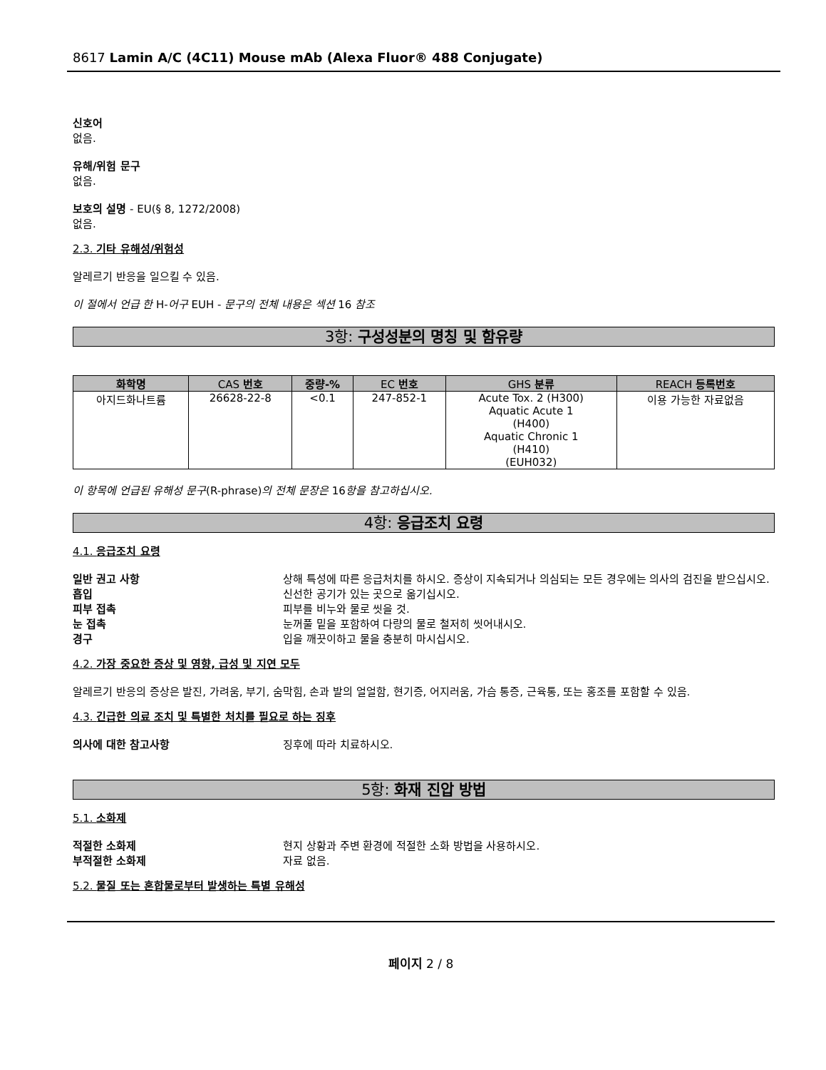8617 Lamin A/C (4C11) Mouse mAb (Alexa Fluor® 488 Conjugate)
신호어
없음.
유해/위험 문구
없음.
보호의 설명 - EU(§ 8, 1272/2008)
없음.
2.3. 기타 유해성/위험성
알레르기 반응을 일으킬 수 있음.
이 절에서 언급 한 H-어구 EUH - 문구의 전체 내용은 섹션 16 참조
3항: 구성성분의 명칭 및 함유량
| 화학명 | CAS 번호 | 중량-% | EC 번호 | GHS 분류 | REACH 등록번호 |
| --- | --- | --- | --- | --- | --- |
| 아지드화나트륨 | 26628-22-8 | <0.1 | 247-852-1 | Acute Tox. 2 (H300) Aquatic Acute 1 (H400) Aquatic Chronic 1 (H410) (EUH032) | 이용 가능한 자료없음 |
이 항목에 언급된 유해성 문구(R-phrase)의 전체 문장은 16항을 참고하십시오.
4항: 응급조치 요령
4.1. 응급조치 요령
일반 권고 사항 상해 특성에 따른 응급처치를 하시오. 증상이 지속되거나 의심되는 모든 경우에는 의사의 검진을 받으십시오.
흡입 신선한 공기가 있는 곳으로 옮기십시오.
피부 접촉 피부를 비누와 물로 씻을 것.
눈 접촉 눈꺼풀 밑을 포함하여 다량의 물로 철저히 씻어내시오.
경구 입을 깨끗이하고 물을 충분히 마시십시오.
4.2. 가장 중요한 증상 및 영향, 급성 및 지연 모두
알레르기 반응의 증상은 발진, 가려움, 부기, 숨막힘, 손과 발의 얼얼함, 현기증, 어지러움, 가슴 통증, 근육통, 또는 홍조를 포함할 수 있음.
4.3. 긴급한 의료 조치 및 특별한 처치를 필요로 하는 징후
의사에 대한 참고사항 징후에 따라 치료하시오.
5항: 화재 진압 방법
5.1. 소화제
적절한 소화제 현지 상황과 주변 환경에 적절한 소화 방법을 사용하시오.
부적절한 소화제 자료 없음.
5.2. 물질 또는 혼합물로부터 발생하는 특별 유해성
페이지 2 / 8